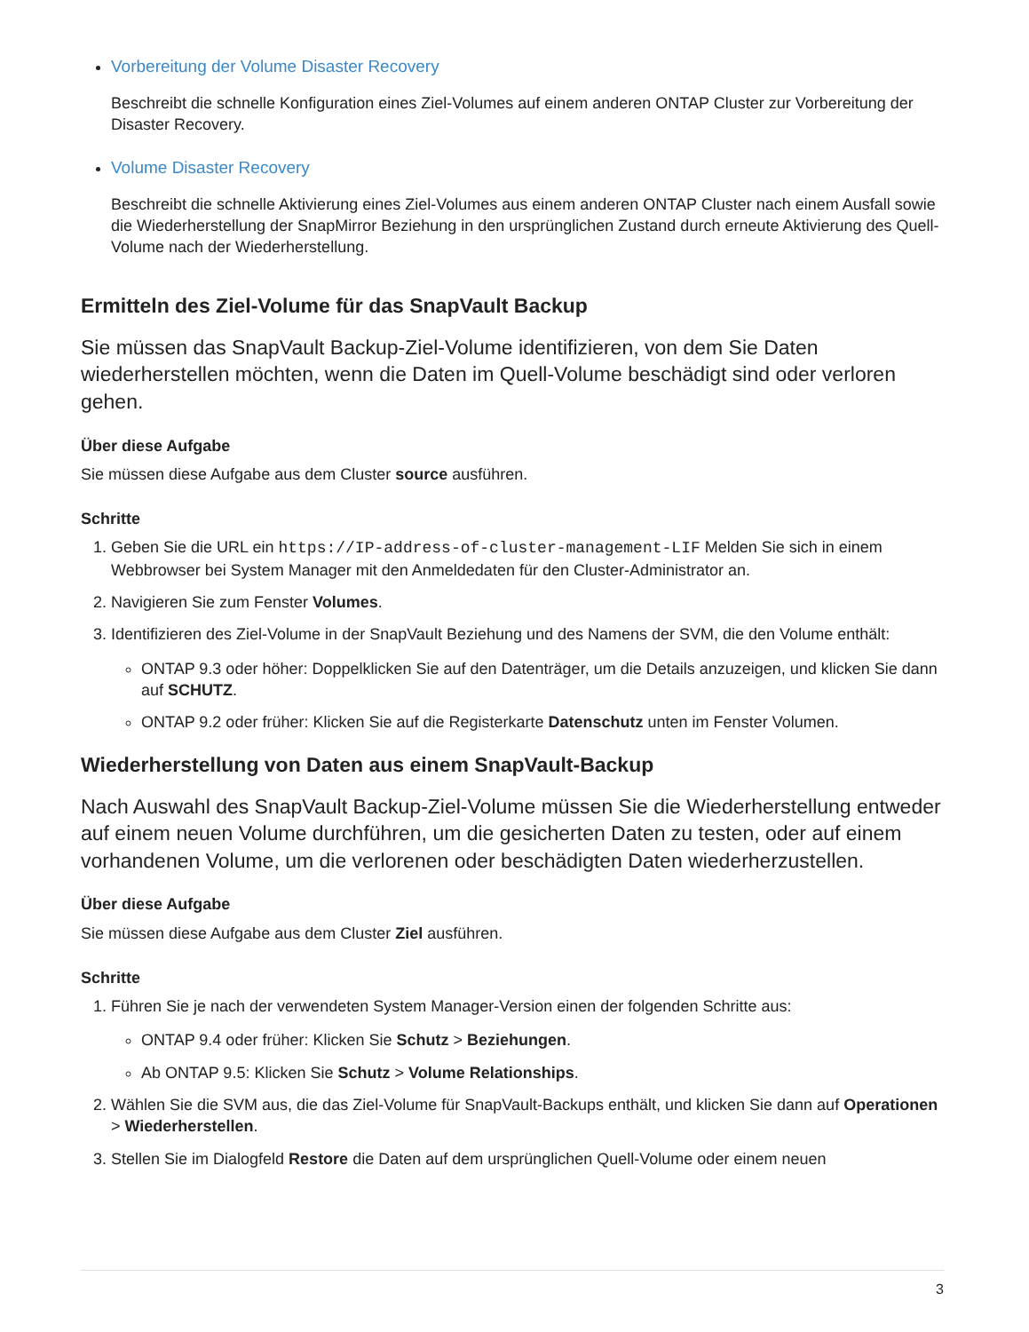Vorbereitung der Volume Disaster Recovery
Beschreibt die schnelle Konfiguration eines Ziel-Volumes auf einem anderen ONTAP Cluster zur Vorbereitung der Disaster Recovery.
Volume Disaster Recovery
Beschreibt die schnelle Aktivierung eines Ziel-Volumes aus einem anderen ONTAP Cluster nach einem Ausfall sowie die Wiederherstellung der SnapMirror Beziehung in den ursprünglichen Zustand durch erneute Aktivierung des Quell-Volume nach der Wiederherstellung.
Ermitteln des Ziel-Volume für das SnapVault Backup
Sie müssen das SnapVault Backup-Ziel-Volume identifizieren, von dem Sie Daten wiederherstellen möchten, wenn die Daten im Quell-Volume beschädigt sind oder verloren gehen.
Über diese Aufgabe
Sie müssen diese Aufgabe aus dem Cluster source ausführen.
Schritte
1. Geben Sie die URL ein https://IP-address-of-cluster-management-LIF Melden Sie sich in einem Webbrowser bei System Manager mit den Anmeldedaten für den Cluster-Administrator an.
2. Navigieren Sie zum Fenster Volumes.
3. Identifizieren des Ziel-Volume in der SnapVault Beziehung und des Namens der SVM, die den Volume enthält:
ONTAP 9.3 oder höher: Doppelklicken Sie auf den Datenträger, um die Details anzuzeigen, und klicken Sie dann auf SCHUTZ.
ONTAP 9.2 oder früher: Klicken Sie auf die Registerkarte Datenschutz unten im Fenster Volumen.
Wiederherstellung von Daten aus einem SnapVault-Backup
Nach Auswahl des SnapVault Backup-Ziel-Volume müssen Sie die Wiederherstellung entweder auf einem neuen Volume durchführen, um die gesicherten Daten zu testen, oder auf einem vorhandenen Volume, um die verlorenen oder beschädigten Daten wiederherzustellen.
Über diese Aufgabe
Sie müssen diese Aufgabe aus dem Cluster Ziel ausführen.
Schritte
1. Führen Sie je nach der verwendeten System Manager-Version einen der folgenden Schritte aus:
ONTAP 9.4 oder früher: Klicken Sie Schutz > Beziehungen.
Ab ONTAP 9.5: Klicken Sie Schutz > Volume Relationships.
2. Wählen Sie die SVM aus, die das Ziel-Volume für SnapVault-Backups enthält, und klicken Sie dann auf Operationen > Wiederherstellen.
3. Stellen Sie im Dialogfeld Restore die Daten auf dem ursprünglichen Quell-Volume oder einem neuen
3